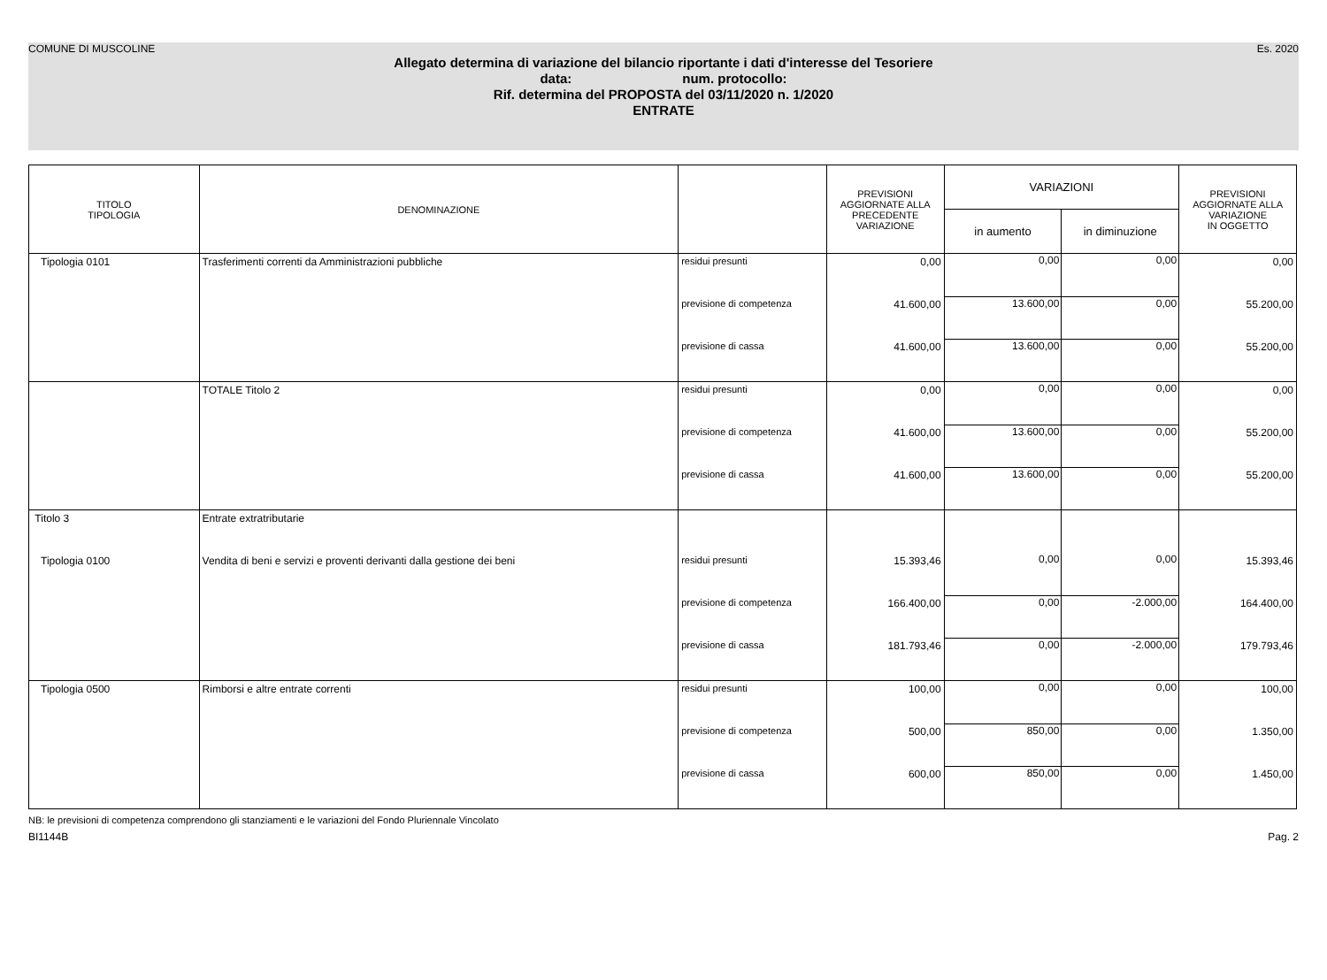COMUNE DI MUSCOLINE Es. 2020
Allegato determina di variazione del bilancio riportante i dati d'interesse del Tesoriere
data: num. protocollo:
Rif. determina del PROPOSTA del 03/11/2020 n. 1/2020
ENTRATE
| TITOLO TIPOLOGIA | DENOMINAZIONE | | PREVISIONI AGGIORNATE ALLA PRECEDENTE VARIAZIONE | VARIAZIONI | | PREVISIONI AGGIORNATE ALLA VARIAZIONE IN OGGETTO |
| --- | --- | --- | --- | --- | --- | --- |
| | | | | in aumento | in diminuzione | |
| Tipologia 0101 | Trasferimenti correnti da Amministrazioni pubbliche | residui presunti | 0,00 | 0,00 | 0,00 | 0,00 |
| | | previsione di competenza | 41.600,00 | 13.600,00 | 0,00 | 55.200,00 |
| | | previsione di cassa | 41.600,00 | 13.600,00 | 0,00 | 55.200,00 |
| | TOTALE Titolo 2 | residui presunti | 0,00 | 0,00 | 0,00 | 0,00 |
| | | previsione di competenza | 41.600,00 | 13.600,00 | 0,00 | 55.200,00 |
| | | previsione di cassa | 41.600,00 | 13.600,00 | 0,00 | 55.200,00 |
| Titolo 3 | Entrate extratributarie | | | | | |
| Tipologia 0100 | Vendita di beni e servizi e proventi derivanti dalla gestione dei beni | residui presunti | 15.393,46 | 0,00 | 0,00 | 15.393,46 |
| | | previsione di competenza | 166.400,00 | 0,00 | -2.000,00 | 164.400,00 |
| | | previsione di cassa | 181.793,46 | 0,00 | -2.000,00 | 179.793,46 |
| Tipologia 0500 | Rimborsi e altre entrate correnti | residui presunti | 100,00 | 0,00 | 0,00 | 100,00 |
| | | previsione di competenza | 500,00 | 850,00 | 0,00 | 1.350,00 |
| | | previsione di cassa | 600,00 | 850,00 | 0,00 | 1.450,00 |
NB: le previsioni di competenza comprendono gli stanziamenti e le variazioni del Fondo Pluriennale Vincolato
BI1144B Pag. 2